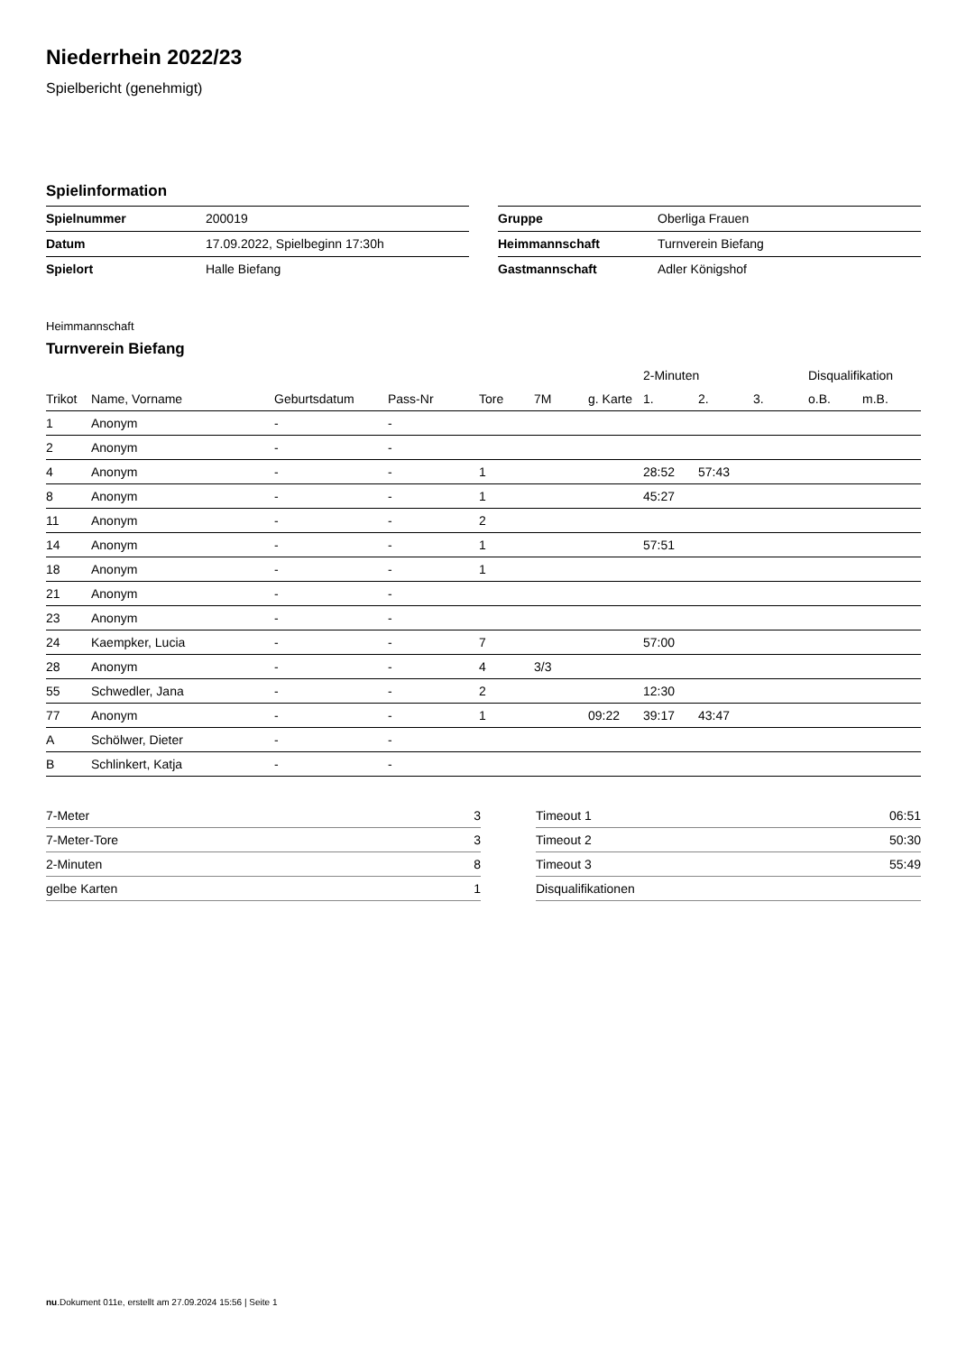Niederrhein 2022/23
Spielbericht (genehmigt)
Spielinformation
| Spielnummer | 200019 |
| Datum | 17.09.2022, Spielbeginn 17:30h |
| Spielort | Halle Biefang |
| Gruppe | Oberliga Frauen |
| Heimmannschaft | Turnverein Biefang |
| Gastmannschaft | Adler Königshof |
Heimmannschaft
Turnverein Biefang
| | | | | | | | 2-Minuten | | | Disqualifikation | |
| --- | --- | --- | --- | --- | --- | --- | --- | --- | --- | --- | --- |
| Trikot | Name, Vorname | Geburtsdatum | Pass-Nr | Tore | 7M | g. Karte | 1. | 2. | 3. | o.B. | m.B. |
| 1 | Anonym | - | - | | | | | | | | |
| 2 | Anonym | - | - | | | | | | | | |
| 4 | Anonym | - | - | 1 | | | 28:52 | 57:43 | | | |
| 8 | Anonym | - | - | 1 | | | 45:27 | | | | |
| 11 | Anonym | - | - | 2 | | | | | | | |
| 14 | Anonym | - | - | 1 | | | 57:51 | | | | |
| 18 | Anonym | - | - | 1 | | | | | | | |
| 21 | Anonym | - | - | | | | | | | | |
| 23 | Anonym | - | - | | | | | | | | |
| 24 | Kaempker, Lucia | - | - | 7 | | | 57:00 | | | | |
| 28 | Anonym | - | - | 4 | 3/3 | | | | | | |
| 55 | Schwedler, Jana | - | - | 2 | | | 12:30 | | | | |
| 77 | Anonym | - | - | 1 | | 09:22 | 39:17 | 43:47 | | | |
| A | Schölwer, Dieter | - | - | | | | | | | | |
| B | Schlinkert, Katja | - | - | | | | | | | | |
| 7-Meter | 3 |
| 7-Meter-Tore | 3 |
| 2-Minuten | 8 |
| gelbe Karten | 1 |
| Timeout 1 | 06:51 |
| Timeout 2 | 50:30 |
| Timeout 3 | 55:49 |
| Disqualifikationen | |
nu.Dokument 011e, erstellt am 27.09.2024 15:56 | Seite 1